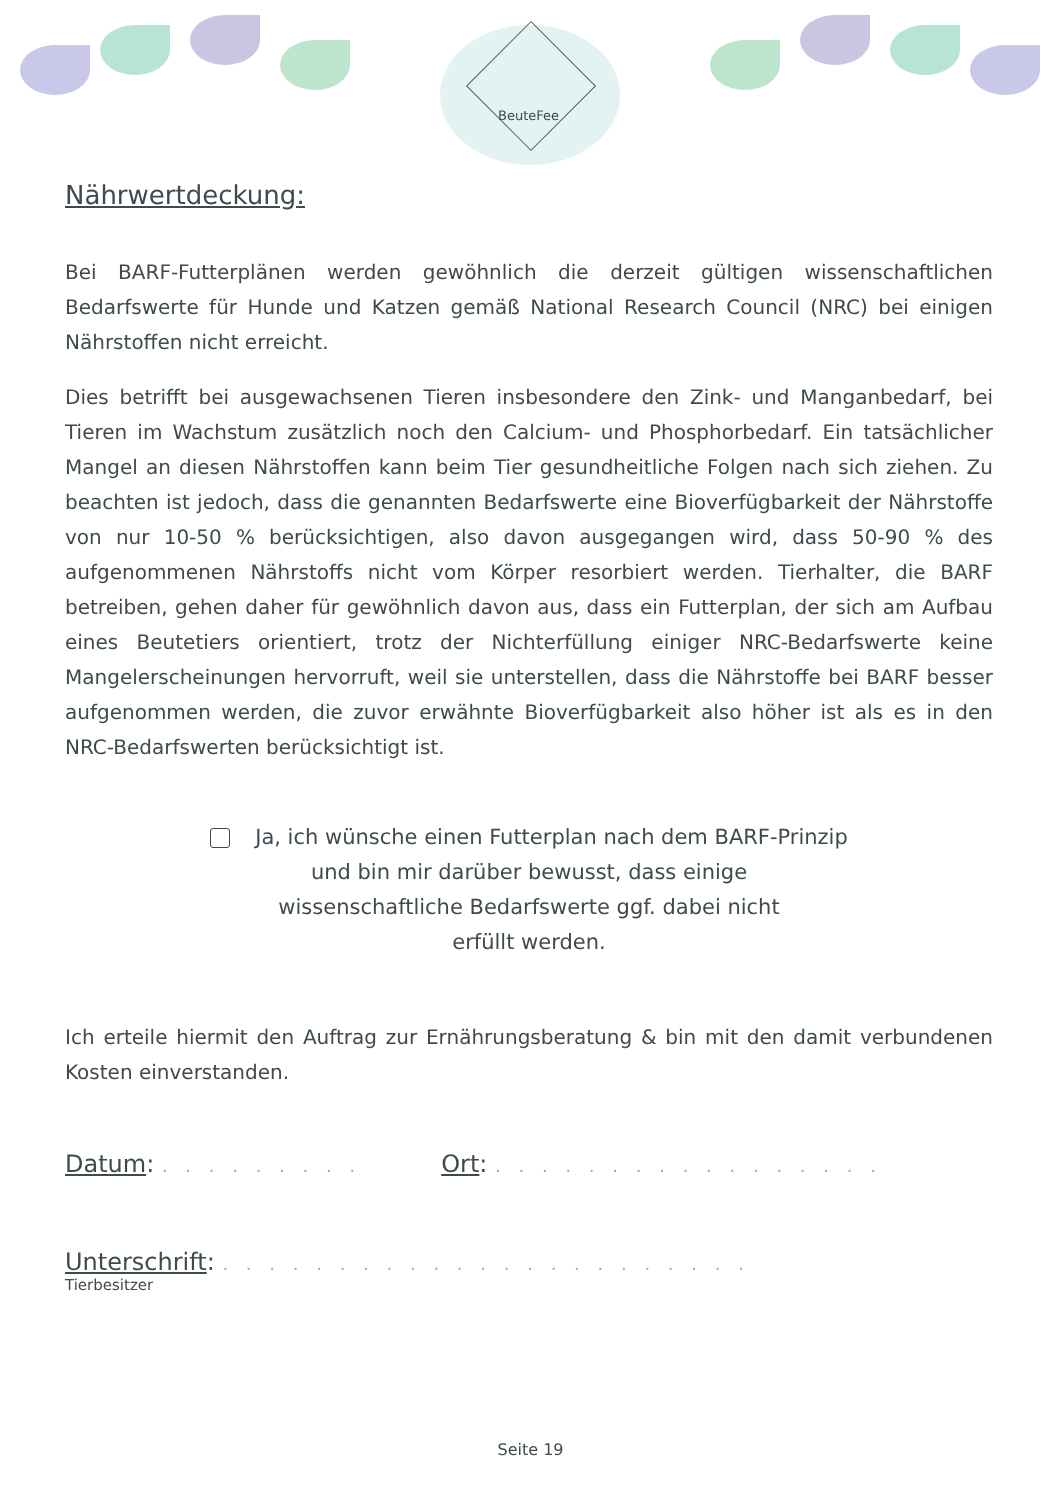BeuteFee
Nährwertdeckung:
Bei BARF-Futterplänen werden gewöhnlich die derzeit gültigen wissenschaftlichen Bedarfswerte für Hunde und Katzen gemäß National Research Council (NRC) bei einigen Nährstoffen nicht erreicht.
Dies betrifft bei ausgewachsenen Tieren insbesondere den Zink- und Manganbedarf, bei Tieren im Wachstum zusätzlich noch den Calcium- und Phosphorbedarf. Ein tatsächlicher Mangel an diesen Nährstoffen kann beim Tier gesundheitliche Folgen nach sich ziehen. Zu beachten ist jedoch, dass die genannten Bedarfswerte eine Bioverfügbarkeit der Nährstoffe von nur 10-50 % berücksichtigen, also davon ausgegangen wird, dass 50-90 % des aufgenommenen Nährstoffs nicht vom Körper resorbiert werden. Tierhalter, die BARF betreiben, gehen daher für gewöhnlich davon aus, dass ein Futterplan, der sich am Aufbau eines Beutetiers orientiert, trotz der Nichterfüllung einiger NRC-Bedarfswerte keine Mangelerscheinungen hervorruft, weil sie unterstellen, dass die Nährstoffe bei BARF besser aufgenommen werden, die zuvor erwähnte Bioverfügbarkeit also höher ist als es in den NRC-Bedarfswerten berücksichtigt ist.
Ja, ich wünsche einen Futterplan nach dem BARF-Prinzip
und bin mir darüber bewusst, dass einige
wissenschaftliche Bedarfswerte ggf. dabei nicht
erfüllt werden.
Ich erteile hiermit den Auftrag zur Ernährungsberatung & bin mit den damit verbundenen Kosten einverstanden.
Datum: . . . . . . . . . Ort: . . . . . . . . . . . . . . . . .
Unterschrift: . . . . . . . . . . . . . . . . . . . . . . .
Tierbesitzer
Seite 19